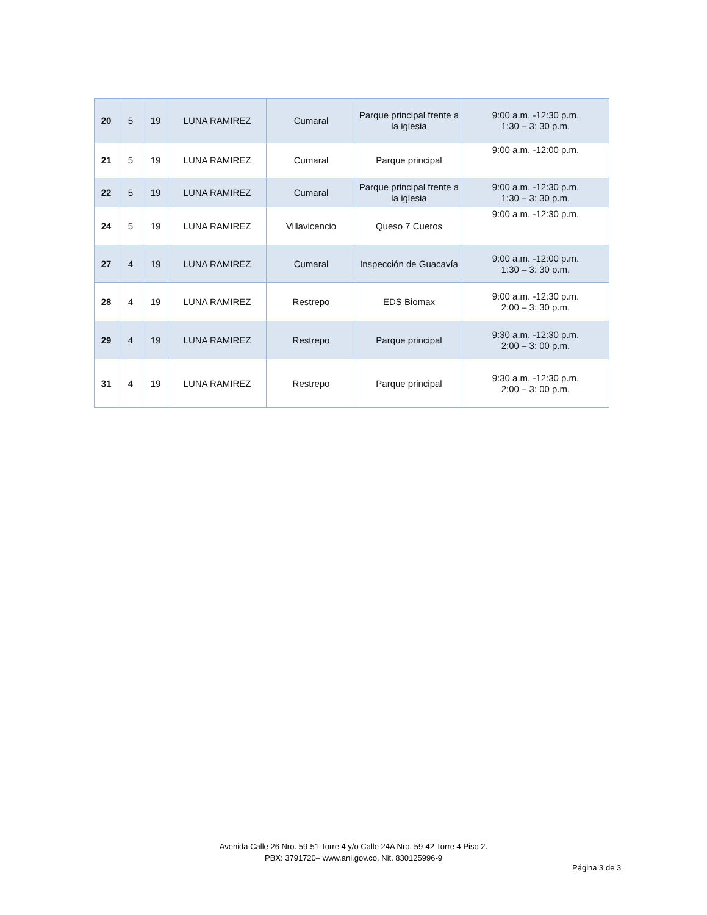| 20 | 5 | 19 | LUNA RAMIREZ | Cumaral | Parque principal frente a la iglesia | 9:00 a.m. -12:30 p.m. 1:30 – 3: 30 p.m. |
| 21 | 5 | 19 | LUNA RAMIREZ | Cumaral | Parque principal | 9:00 a.m. -12:00 p.m. |
| 22 | 5 | 19 | LUNA RAMIREZ | Cumaral | Parque principal frente a la iglesia | 9:00 a.m. -12:30 p.m. 1:30 – 3: 30 p.m. |
| 24 | 5 | 19 | LUNA RAMIREZ | Villavicencio | Queso 7 Cueros | 9:00 a.m. -12:30 p.m. |
| 27 | 4 | 19 | LUNA RAMIREZ | Cumaral | Inspección de Guacavía | 9:00 a.m. -12:00 p.m. 1:30 – 3: 30 p.m. |
| 28 | 4 | 19 | LUNA RAMIREZ | Restrepo | EDS Biomax | 9:00 a.m. -12:30 p.m. 2:00 – 3: 30 p.m. |
| 29 | 4 | 19 | LUNA RAMIREZ | Restrepo | Parque principal | 9:30 a.m. -12:30 p.m. 2:00 – 3: 00 p.m. |
| 31 | 4 | 19 | LUNA RAMIREZ | Restrepo | Parque principal | 9:30 a.m. -12:30 p.m. 2:00 – 3: 00 p.m. |
Avenida Calle 26 Nro. 59-51 Torre 4 y/o Calle 24A Nro. 59-42 Torre 4 Piso 2.
PBX: 3791720– www.ani.gov.co, Nit. 830125996-9
Página 3 de 3